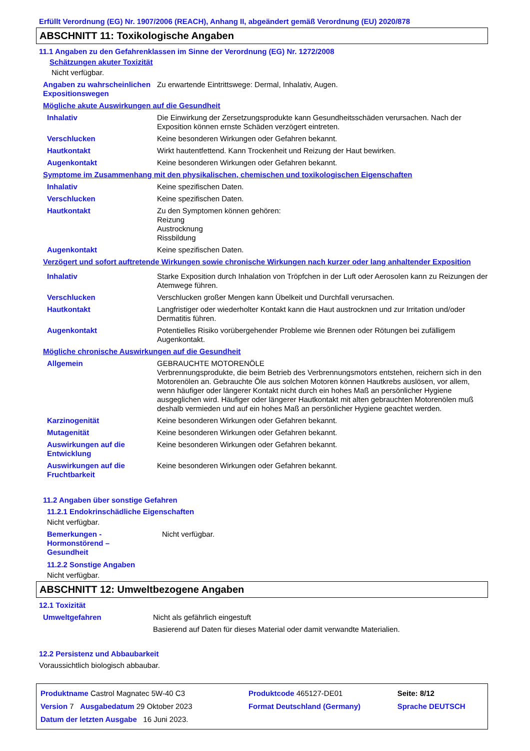Erfüllt Verordnung (EG) Nr. 1907/2006 (REACH), Anhang II, abgeändert gemäß Verordnung (EU) 2020/878
ABSCHNITT 11: Toxikologische Angaben
11.1 Angaben zu den Gefahrenklassen im Sinne der Verordnung (EG) Nr. 1272/2008
Schätzungen akuter Toxizität
Nicht verfügbar.
| Angaben zu wahrscheinlichen Expositionswegen | Zu erwartende Eintrittswege: Dermal, Inhalativ, Augen. |
| Mögliche akute Auswirkungen auf die Gesundheit | |
| Inhalativ | Die Einwirkung der Zersetzungsprodukte kann Gesundheitsschäden verursachen. Nach der Exposition können ernste Schäden verzögert eintreten. |
| Verschlucken | Keine besonderen Wirkungen oder Gefahren bekannt. |
| Hautkontakt | Wirkt hautentfettend. Kann Trockenheit und Reizung der Haut bewirken. |
| Augenkontakt | Keine besonderen Wirkungen oder Gefahren bekannt. |
| Symptome im Zusammenhang mit den physikalischen, chemischen und toxikologischen Eigenschaften | |
| Inhalativ | Keine spezifischen Daten. |
| Verschlucken | Keine spezifischen Daten. |
| Hautkontakt | Zu den Symptomen können gehören: Reizung Austrocknung Rissbildung |
| Augenkontakt | Keine spezifischen Daten. |
| Verzögert und sofort auftretende Wirkungen sowie chronische Wirkungen nach kurzer oder lang anhaltender Exposition | |
| Inhalativ | Starke Exposition durch Inhalation von Tröpfchen in der Luft oder Aerosolen kann zu Reizungen der Atemwege führen. |
| Verschlucken | Verschlucken großer Mengen kann Übelkeit und Durchfall verursachen. |
| Hautkontakt | Langfristiger oder wiederholter Kontakt kann die Haut austrocknen und zur Irritation und/oder Dermatitis führen. |
| Augenkontakt | Potentielles Risiko vorübergehender Probleme wie Brennen oder Rötungen bei zufälligem Augenkontakt. |
| Mögliche chronische Auswirkungen auf die Gesundheit | |
| Allgemein | GEBRAUCHTE MOTORENÖLE Verbrennungsprodukte, die beim Betrieb des Verbrennungsmotors entstehen, reichern sich in den Motorenölen an. Gebrauchte Öle aus solchen Motoren können Hautkrebs auslösen, vor allem, wenn häufiger oder längerer Kontakt nicht durch ein hohes Maß an persönlicher Hygiene ausgeglichen wird. Häufiger oder längerer Hautkontakt mit alten gebrauchten Motorenölen muß deshalb vermieden und auf ein hohes Maß an persönlicher Hygiene geachtet werden. |
| Karzinogenität | Keine besonderen Wirkungen oder Gefahren bekannt. |
| Mutagenität | Keine besonderen Wirkungen oder Gefahren bekannt. |
| Auswirkungen auf die Entwicklung | Keine besonderen Wirkungen oder Gefahren bekannt. |
| Auswirkungen auf die Fruchtbarkeit | Keine besonderen Wirkungen oder Gefahren bekannt. |
11.2 Angaben über sonstige Gefahren
11.2.1 Endokrinschädliche Eigenschaften
Nicht verfügbar.
| Bemerkungen - Hormonstörend – Gesundheit | Nicht verfügbar. |
11.2.2 Sonstige Angaben
Nicht verfügbar.
ABSCHNITT 12: Umweltbezogene Angaben
12.1 Toxizität
| Umweltgefahren | Nicht als gefährlich eingestuft Basierend auf Daten für dieses Material oder damit verwandte Materialien. |
12.2 Persistenz und Abbaubarkeit
Voraussichtlich biologisch abbaubar.
| Produktname Castrol Magnatec 5W-40 C3 | | Produktcode 465127-DE01 | Seite: 8/12 |
| Version 7 Ausgabedatum 29 Oktober 2023 | | Format Deutschland (Germany) | Sprache DEUTSCH |
| Datum der letzten Ausgabe 16 Juni 2023. | | | |